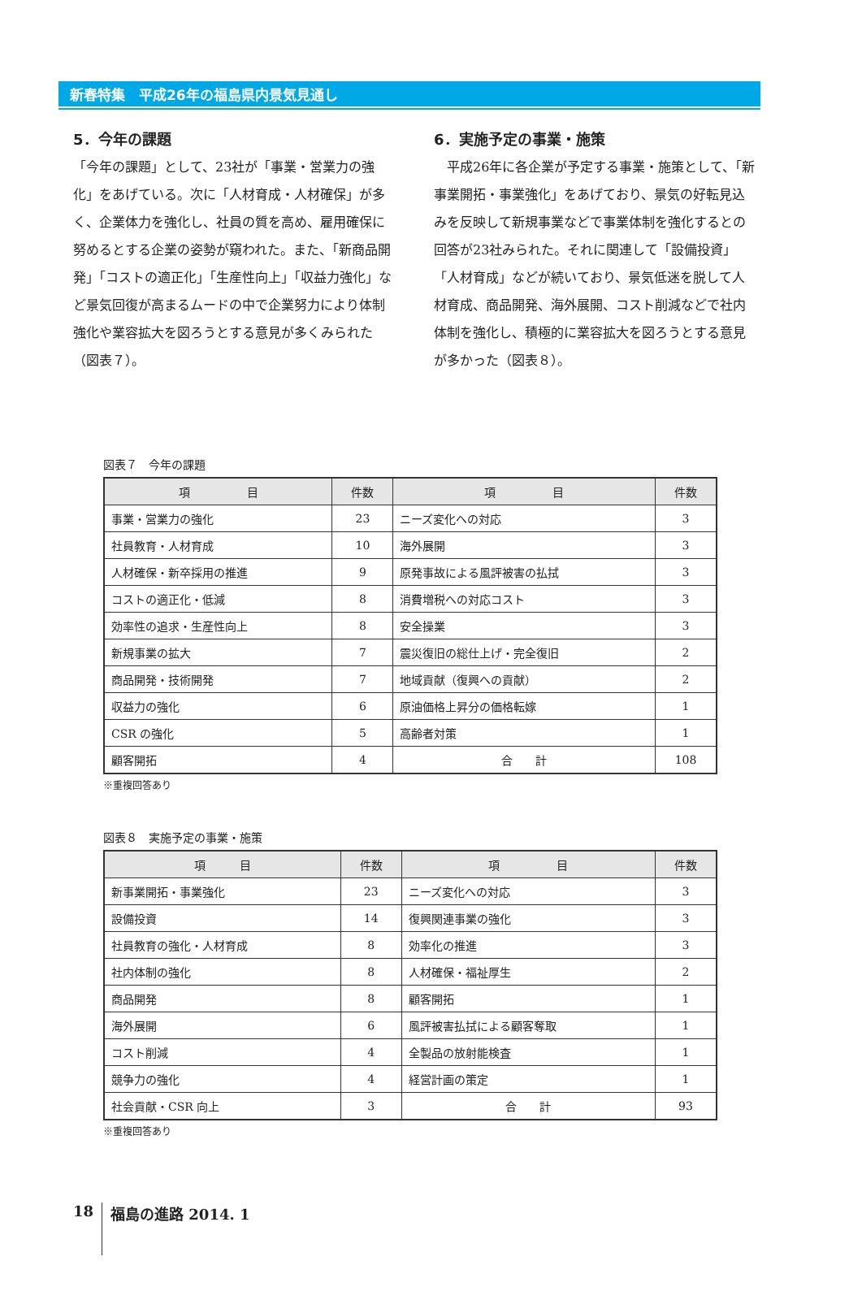新春特集　平成26年の福島県内景気見通し
5．今年の課題
「今年の課題」として、23社が「事業・営業力の強化」をあげている。次に「人材育成・人材確保」が多く、企業体力を強化し、社員の質を高め、雇用確保に努めるとする企業の姿勢が窺われた。また、「新商品開発」「コストの適正化」「生産性向上」「収益力強化」など景気回復が高まるムードの中で企業努力により体制強化や業容拡大を図ろうとする意見が多くみられた（図表７）。
6．実施予定の事業・施策
　平成26年に各企業が予定する事業・施策として、「新事業開拓・事業強化」をあげており、景気の好転見込みを反映して新規事業などで事業体制を強化するとの回答が23社みられた。それに関連して「設備投資」「人材育成」などが続いており、景気低迷を脱して人材育成、商品開発、海外展開、コスト削減などで社内体制を強化し、積極的に業容拡大を図ろうとする意見が多かった（図表８）。
図表７　今年の課題
| 項 目 | 件数 | 項 目 | 件数 |
| --- | --- | --- | --- |
| 事業・営業力の強化 | 23 | ニーズ変化への対応 | 3 |
| 社員教育・人材育成 | 10 | 海外展開 | 3 |
| 人材確保・新卒採用の推進 | 9 | 原発事故による風評被害の払拭 | 3 |
| コストの適正化・低減 | 8 | 消費増税への対応コスト | 3 |
| 効率性の追求・生産性向上 | 8 | 安全操業 | 3 |
| 新規事業の拡大 | 7 | 震災復旧の総仕上げ・完全復旧 | 2 |
| 商品開発・技術開発 | 7 | 地域貢献（復興への貢献） | 2 |
| 収益力の強化 | 6 | 原油価格上昇分の価格転嫁 | 1 |
| CSR の強化 | 5 | 高齢者対策 | 1 |
| 顧客開拓 | 4 | 合 計 | 108 |
※重複回答あり
図表８　実施予定の事業・施策
| 項 目 | 件数 | 項 目 | 件数 |
| --- | --- | --- | --- |
| 新事業開拓・事業強化 | 23 | ニーズ変化への対応 | 3 |
| 設備投資 | 14 | 復興関連事業の強化 | 3 |
| 社員教育の強化・人材育成 | 8 | 効率化の推進 | 3 |
| 社内体制の強化 | 8 | 人材確保・福祉厚生 | 2 |
| 商品開発 | 8 | 顧客開拓 | 1 |
| 海外展開 | 6 | 風評被害払拭による顧客奪取 | 1 |
| コスト削減 | 4 | 全製品の放射能検査 | 1 |
| 競争力の強化 | 4 | 経営計画の策定 | 1 |
| 社会貢献・CSR 向上 | 3 | 合 計 | 93 |
※重複回答あり
18 福島の進路 2014. 1